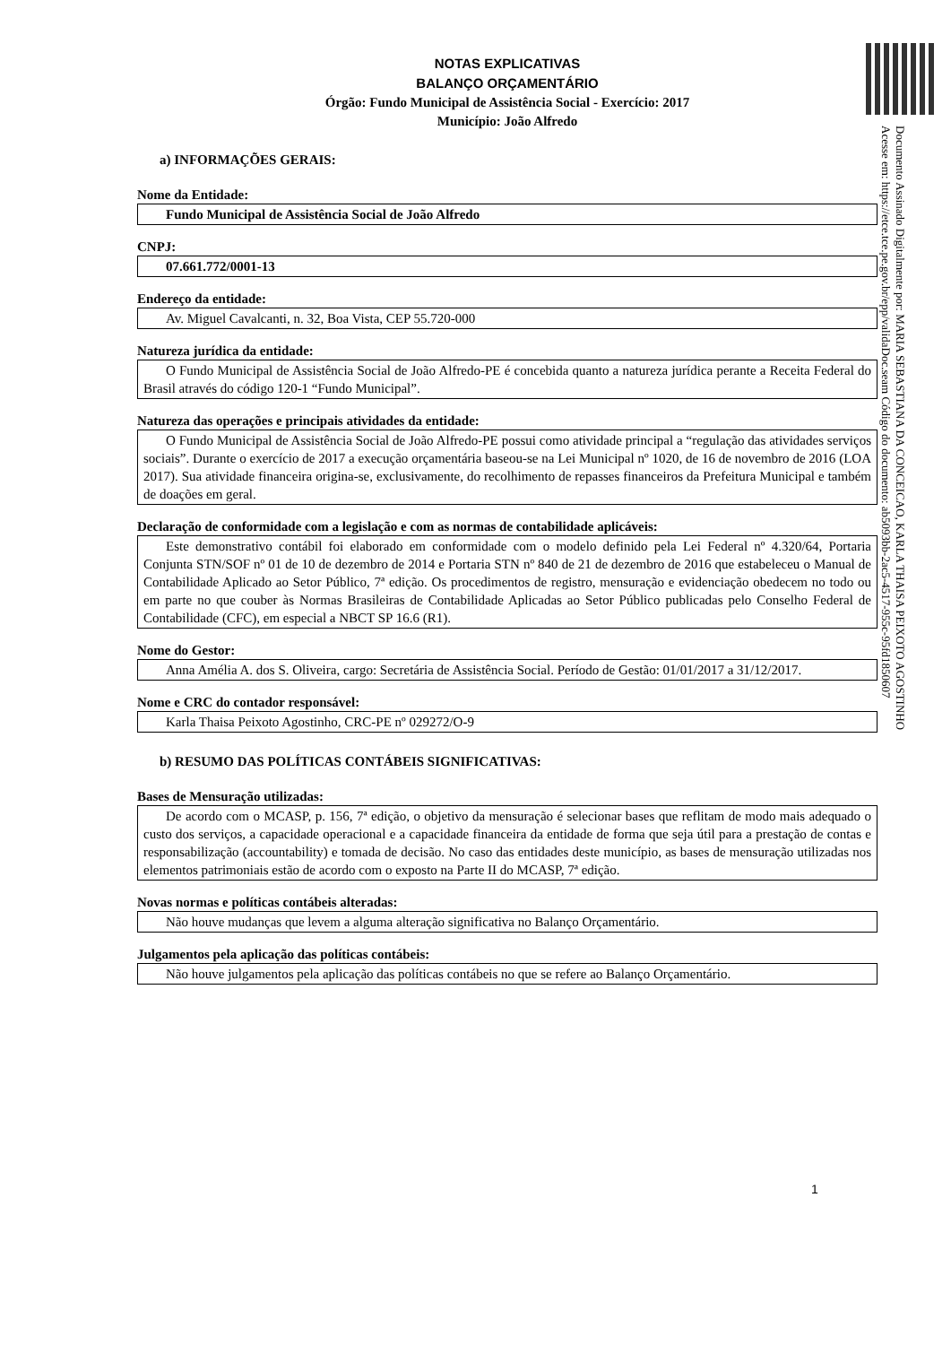NOTAS EXPLICATIVAS
BALANÇO ORÇAMENTÁRIO
Órgão: Fundo Municipal de Assistência Social - Exercício: 2017
Município: João Alfredo
a) INFORMAÇÕES GERAIS:
Nome da Entidade:
Fundo Municipal de Assistência Social de João Alfredo
CNPJ:
07.661.772/0001-13
Endereço da entidade:
Av. Miguel Cavalcanti, n. 32, Boa Vista, CEP 55.720-000
Natureza jurídica da entidade:
O Fundo Municipal de Assistência Social de João Alfredo-PE é concebida quanto a natureza jurídica perante a Receita Federal do Brasil através do código 120-1 “Fundo Municipal”.
Natureza das operações e principais atividades da entidade:
O Fundo Municipal de Assistência Social de João Alfredo-PE possui como atividade principal a “regulação das atividades serviços sociais”. Durante o exercício de 2017 a execução orçamentária baseou-se na Lei Municipal nº 1020, de 16 de novembro de 2016 (LOA 2017). Sua atividade financeira origina-se, exclusivamente, do recolhimento de repasses financeiros da Prefeitura Municipal e também de doações em geral.
Declaração de conformidade com a legislação e com as normas de contabilidade aplicáveis:
Este demonstrativo contábil foi elaborado em conformidade com o modelo definido pela Lei Federal nº 4.320/64, Portaria Conjunta STN/SOF nº 01 de 10 de dezembro de 2014 e Portaria STN nº 840 de 21 de dezembro de 2016 que estabeleceu o Manual de Contabilidade Aplicado ao Setor Público, 7ª edição. Os procedimentos de registro, mensuração e evidenciação obedecem no todo ou em parte no que couber às Normas Brasileiras de Contabilidade Aplicadas ao Setor Público publicadas pelo Conselho Federal de Contabilidade (CFC), em especial a NBCT SP 16.6 (R1).
Nome do Gestor:
Anna Amélia A. dos S. Oliveira, cargo: Secretária de Assistência Social. Período de Gestão: 01/01/2017 a 31/12/2017.
Nome e CRC do contador responsável:
Karla Thaisa Peixoto Agostinho, CRC-PE nº 029272/O-9
b) RESUMO DAS POLÍTICAS CONTÁBEIS SIGNIFICATIVAS:
Bases de Mensuração utilizadas:
De acordo com o MCASP, p. 156, 7ª edição, o objetivo da mensuração é selecionar bases que reflitam de modo mais adequado o custo dos serviços, a capacidade operacional e a capacidade financeira da entidade de forma que seja útil para a prestação de contas e responsabilização (accountability) e tomada de decisão. No caso das entidades deste município, as bases de mensuração utilizadas nos elementos patrimoniais estão de acordo com o exposto na Parte II do MCASP, 7ª edição.
Novas normas e políticas contábeis alteradas:
Não houve mudanças que levem a alguma alteração significativa no Balanço Orçamentário.
Julgamentos pela aplicação das políticas contábeis:
Não houve julgamentos pela aplicação das políticas contábeis no que se refere ao Balanço Orçamentário.
Documento Assinado Digitalmente por: MARIA SEBASTIANA DA CONCEICAO, KARLA THAISA PEIXOTO AGOSTINHO
Acesse em: https://etce.tce.pe.gov.br/epp/validaDoc.seam Código do documento: ab5093bb-2ac5-4517-955c-95fd1850607
1